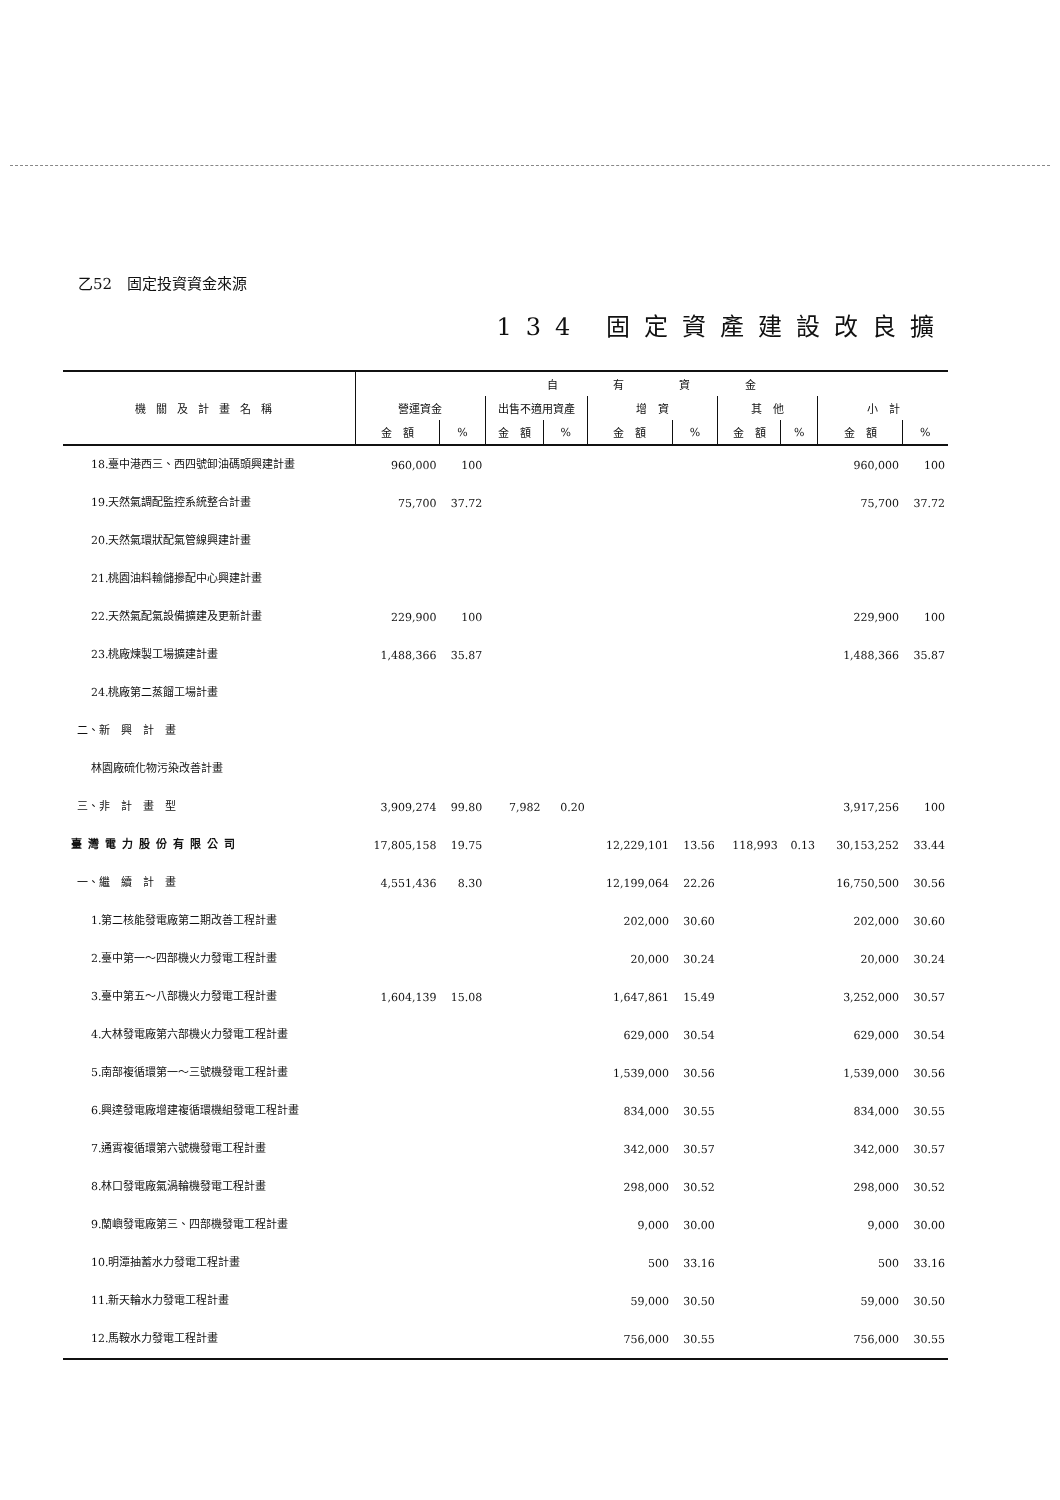乙52　固定投資資金來源
134 固定資產建設改良擴
| 機關及計畫名稱 | 自 有 資 金 | | | | | | | | | |
| --- | --- | --- | --- | --- | --- | --- | --- | --- | --- | --- |
| | 營運資金 | | 出售不適用資產 | | 增 資 | | 其 他 | | 小 計 | |
| | 金 額 | % | 金 額 | % | 金 額 | % | 金 額 | % | 金 額 | % |
| 18.臺中港西三、西四號卸油碼頭興建計畫 | 960,000 | 100 | | | | | | | 960,000 | 100 |
| 19.天然氣調配監控系統整合計畫 | 75,700 | 37.72 | | | | | | | 75,700 | 37.72 |
| 20.天然氣環狀配氣管線興建計畫 | | | | | | | | | | |
| 21.桃園油料輸儲摻配中心興建計畫 | | | | | | | | | | |
| 22.天然氣配氣設備擴建及更新計畫 | 229,900 | 100 | | | | | | | 229,900 | 100 |
| 23.桃廠煉製工場擴建計畫 | 1,488,366 | 35.87 | | | | | | | 1,488,366 | 35.87 |
| 24.桃廠第二蒸餾工場計畫 | | | | | | | | | | |
| 二、新 興 計 畫 | | | | | | | | | | |
| 林園廠硫化物污染改善計畫 | | | | | | | | | | |
| 三、非 計 畫 型 | 3,909,274 | 99.80 | 7,982 | 0.20 | | | | | 3,917,256 | 100 |
| 臺灣電力股份有限公司 | 17,805,158 | 19.75 | | | 12,229,101 | 13.56 | 118,993 | 0.13 | 30,153,252 | 33.44 |
| 一、繼 續 計 畫 | 4,551,436 | 8.30 | | | 12,199,064 | 22.26 | | | 16,750,500 | 30.56 |
| 1.第二核能發電廠第二期改善工程計畫 | | | | | 202,000 | 30.60 | | | 202,000 | 30.60 |
| 2.臺中第一～四部機火力發電工程計畫 | | | | | 20,000 | 30.24 | | | 20,000 | 30.24 |
| 3.臺中第五～八部機火力發電工程計畫 | 1,604,139 | 15.08 | | | 1,647,861 | 15.49 | | | 3,252,000 | 30.57 |
| 4.大林發電廠第六部機火力發電工程計畫 | | | | | 629,000 | 30.54 | | | 629,000 | 30.54 |
| 5.南部複循環第一～三號機發電工程計畫 | | | | | 1,539,000 | 30.56 | | | 1,539,000 | 30.56 |
| 6.興達發電廠增建複循環機組發電工程計畫 | | | | | 834,000 | 30.55 | | | 834,000 | 30.55 |
| 7.通霄複循環第六號機發電工程計畫 | | | | | 342,000 | 30.57 | | | 342,000 | 30.57 |
| 8.林口發電廠氣渦輪機發電工程計畫 | | | | | 298,000 | 30.52 | | | 298,000 | 30.52 |
| 9.蘭嶼發電廠第三、四部機發電工程計畫 | | | | | 9,000 | 30.00 | | | 9,000 | 30.00 |
| 10.明潭抽蓄水力發電工程計畫 | | | | | 500 | 33.16 | | | 500 | 33.16 |
| 11.新天輪水力發電工程計畫 | | | | | 59,000 | 30.50 | | | 59,000 | 30.50 |
| 12.馬鞍水力發電工程計畫 | | | | | 756,000 | 30.55 | | | 756,000 | 30.55 |